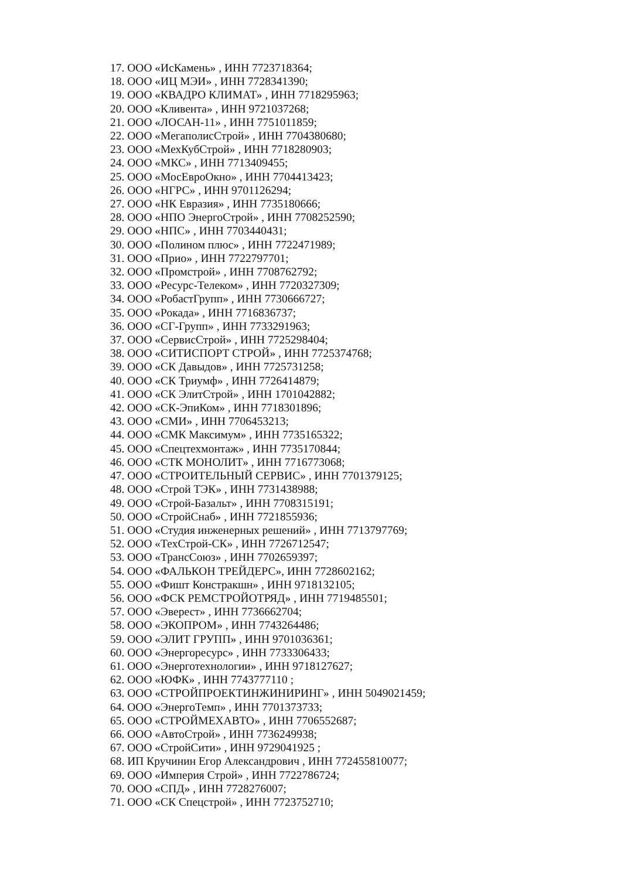17. ООО «ИсКамень» , ИНН 7723718364;
18. ООО «ИЦ МЭИ» , ИНН 7728341390;
19. ООО «КВАДРО КЛИМАТ» , ИНН 7718295963;
20. ООО «Кливента» , ИНН 9721037268;
21. ООО «ЛОСАН-11» , ИНН 7751011859;
22. ООО «МегаполисСтрой» , ИНН 7704380680;
23. ООО «МехКубСтрой» , ИНН 7718280903;
24. ООО «МКС» , ИНН 7713409455;
25. ООО «МосЕвроОкно» , ИНН 7704413423;
26. ООО «НГРС» , ИНН 9701126294;
27. ООО «НК Евразия» , ИНН 7735180666;
28. ООО «НПО ЭнергоСтрой» , ИНН 7708252590;
29. ООО «НПС» , ИНН 7703440431;
30. ООО «Полином плюс» , ИНН 7722471989;
31. ООО «Прио» , ИНН 7722797701;
32. ООО «Промстрой» , ИНН 7708762792;
33. ООО «Ресурс-Телеком» , ИНН 7720327309;
34. ООО «РобастГрупп» , ИНН 7730666727;
35. ООО «Рокада» , ИНН 7716836737;
36. ООО «СГ-Групп» , ИНН 7733291963;
37. ООО «СервисСтрой» , ИНН 7725298404;
38. ООО «СИТИСПОРТ СТРОЙ» , ИНН 7725374768;
39. ООО «СК Давыдов» , ИНН 7725731258;
40. ООО «СК Триумф» , ИНН 7726414879;
41. ООО «СК ЭлитСтрой» , ИНН 1701042882;
42. ООО «СК-ЭпиКом» , ИНН 7718301896;
43. ООО «СМИ» , ИНН 7706453213;
44. ООО «СМК Максимум» , ИНН 7735165322;
45. ООО «Спецтехмонтаж» , ИНН 7735170844;
46. ООО «СТК МОНОЛИТ» , ИНН 7716773068;
47. ООО «СТРОИТЕЛЬНЫЙ СЕРВИС» , ИНН 7701379125;
48. ООО «Строй ТЭК» , ИНН 7731438988;
49. ООО «Строй-Базальт» , ИНН 7708315191;
50. ООО «СтройСнаб» , ИНН 7721855936;
51. ООО «Студия инженерных решений» , ИНН 7713797769;
52. ООО «ТехСтрой-СК» , ИНН 7726712547;
53. ООО «ТрансСоюз» , ИНН 7702659397;
54. ООО «ФАЛЬКОН ТРЕЙДЕРС», ИНН 7728602162;
55. ООО «Фишт Констракшн» , ИНН 9718132105;
56. ООО «ФСК РЕМСТРОЙОТРЯД» , ИНН 7719485501;
57. ООО «Эверест» , ИНН 7736662704;
58. ООО «ЭКОПРОМ» , ИНН 7743264486;
59. ООО «ЭЛИТ ГРУПП» , ИНН 9701036361;
60. ООО «Энергоресурс» , ИНН 7733306433;
61. ООО «Энерготехнологии» , ИНН 9718127627;
62. ООО «ЮФК» , ИНН 7743777110 ;
63. ООО «СТРОЙПРОЕКТИНЖИНИРИНГ» , ИНН 5049021459;
64. ООО «ЭнергоТемп» , ИНН 7701373733;
65. ООО «СТРОЙМЕХАВТО» , ИНН 7706552687;
66. ООО «АвтоСтрой» , ИНН 7736249938;
67. ООО «СтройСити» , ИНН 9729041925 ;
68. ИП Кручинин Егор Александрович , ИНН 772455810077;
69. ООО «Империя Строй» , ИНН 7722786724;
70. ООО «СПД» , ИНН 7728276007;
71. ООО «СК Спецстрой» , ИНН 7723752710;